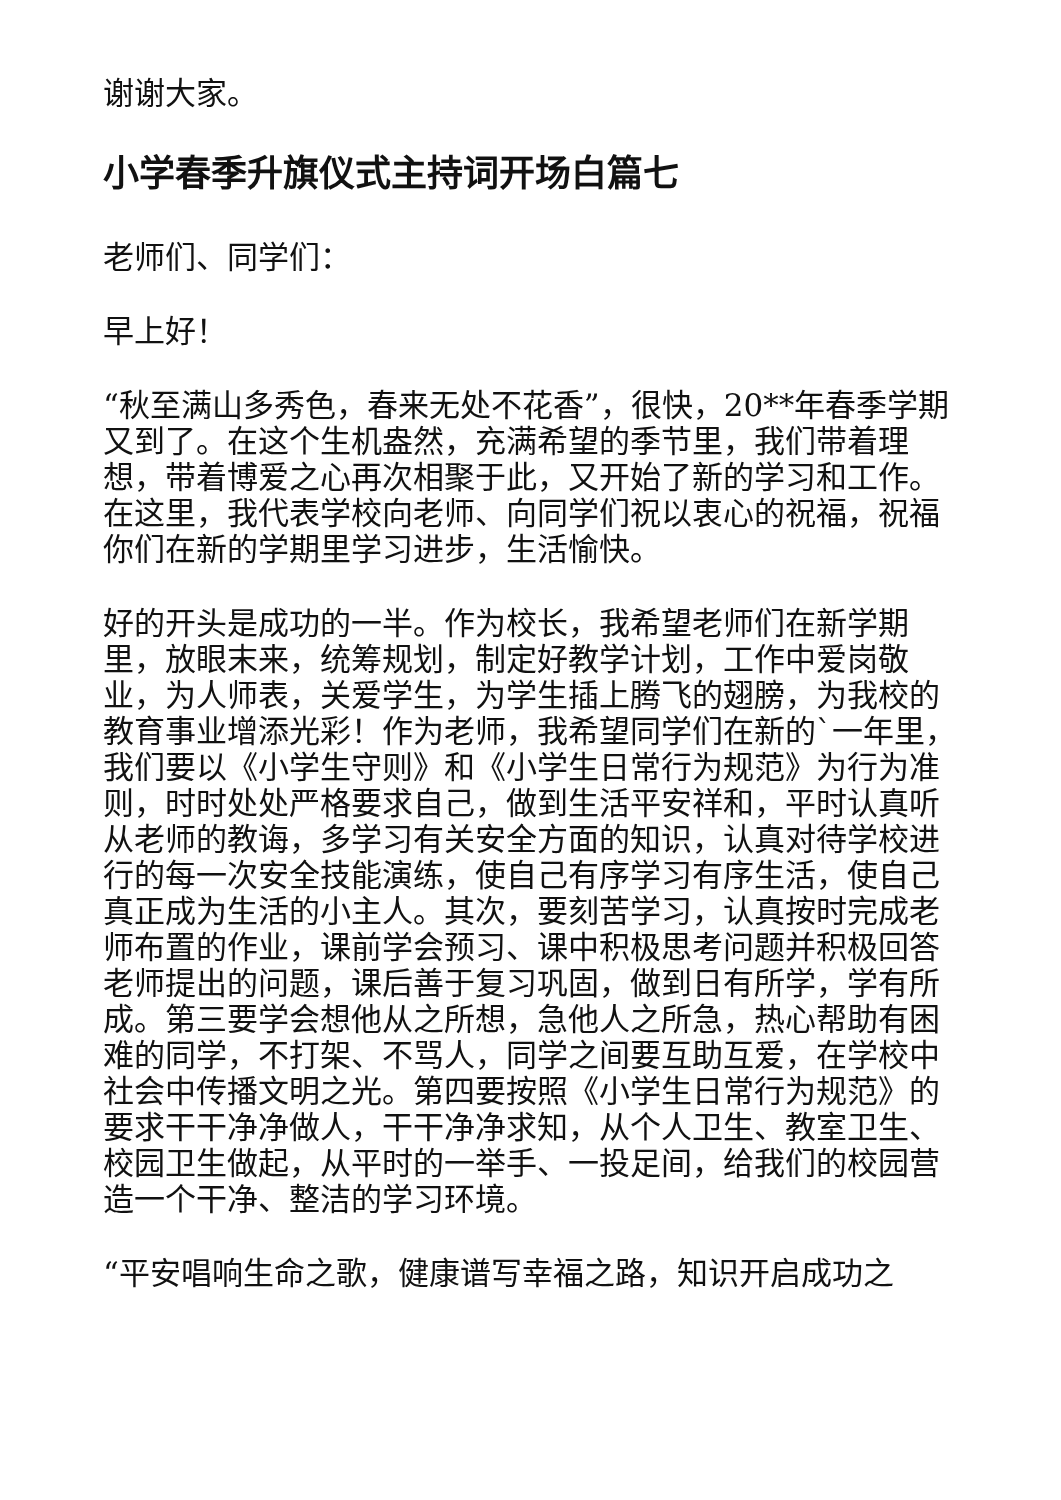谢谢大家。
小学春季升旗仪式主持词开场白篇七
老师们、同学们：
早上好！
“秋至满山多秀色，春来无处不花香”，很快，20**年春季学期又到了。在这个生机盎然，充满希望的季节里，我们带着理想，带着博爱之心再次相聚于此，又开始了新的学习和工作。在这里，我代表学校向老师、向同学们祝以衷心的祝福，祝福你们在新的学期里学习进步，生活愉快。
好的开头是成功的一半。作为校长，我希望老师们在新学期里，放眼末来，统筹规划，制定好教学计划，工作中爱岗敬业，为人师表，关爱学生，为学生插上腾飞的翅膀，为我校的教育事业增添光彩！作为老师，我希望同学们在新的`一年里，我们要以《小学生守则》和《小学生日常行为规范》为行为准则，时时处处严格要求自己，做到生活平安祥和，平时认真听从老师的教诲，多学习有关安全方面的知识，认真对待学校进行的每一次安全技能演练，使自己有序学习有序生活，使自己真正成为生活的小主人。其次，要刻苦学习，认真按时完成老师布置的作业，课前学会预习、课中积极思考问题并积极回答老师提出的问题，课后善于复习巩固，做到日有所学，学有所成。第三要学会想他从之所想，急他人之所急，热心帮助有困难的同学，不打架、不骂人，同学之间要互助互爱，在学校中社会中传播文明之光。第四要按照《小学生日常行为规范》的要求干干净净做人，干干净净求知，从个人卫生、教室卫生、校园卫生做起，从平时的一举手、一投足间，给我们的校园营造一个干净、整洁的学习环境。
“平安唱响生命之歌，健康谱写幸福之路，知识开启成功之